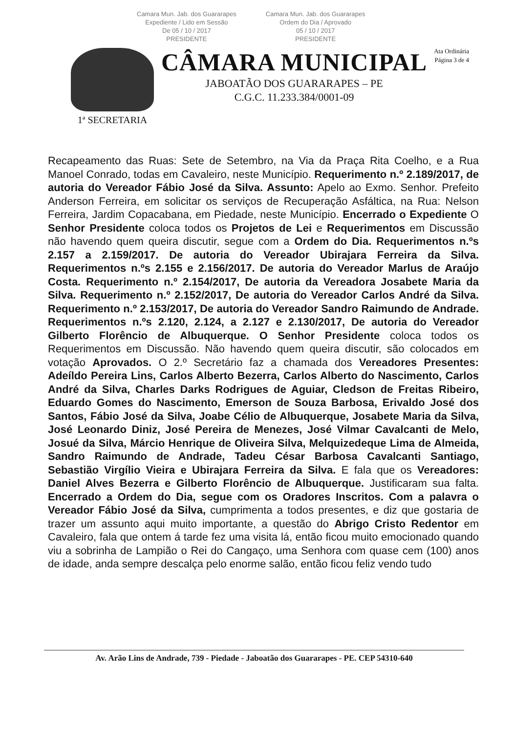Camara Mun. Jab. dos Guararapes
Expediente / Lido em Sessão
De 05 / 10 / 2017
PRESIDENTE
Camara Mun. Jab. dos Guararapes
Ordem do Dia / Aprovado
05 / 10 / 2017
PRESIDENTE
Ata Ordinária
Página 3 de 4
1ª SECRETARIA
CÂMARA MUNICIPAL
JABOATÃO DOS GUARARAPES – PE
C.G.C. 11.233.384/0001-09
Recapeamento das Ruas: Sete de Setembro, na Via da Praça Rita Coelho, e a Rua Manoel Conrado, todas em Cavaleiro, neste Município. Requerimento n.º 2.189/2017, de autoria do Vereador Fábio José da Silva. Assunto: Apelo ao Exmo. Senhor. Prefeito Anderson Ferreira, em solicitar os serviços de Recuperação Asfáltica, na Rua: Nelson Ferreira, Jardim Copacabana, em Piedade, neste Município. Encerrado o Expediente O Senhor Presidente coloca todos os Projetos de Lei e Requerimentos em Discussão não havendo quem queira discutir, segue com a Ordem do Dia. Requerimentos n.ºs 2.157 a 2.159/2017. De autoria do Vereador Ubirajara Ferreira da Silva. Requerimentos n.ºs 2.155 e 2.156/2017. De autoria do Vereador Marlus de Araújo Costa. Requerimento n.º 2.154/2017, De autoria da Vereadora Josabete Maria da Silva. Requerimento n.º 2.152/2017, De autoria do Vereador Carlos André da Silva. Requerimento n.º 2.153/2017, De autoria do Vereador Sandro Raimundo de Andrade. Requerimentos n.ºs 2.120, 2.124, a 2.127 e 2.130/2017, De autoria do Vereador Gilberto Florêncio de Albuquerque. O Senhor Presidente coloca todos os Requerimentos em Discussão. Não havendo quem queira discutir, são colocados em votação Aprovados. O 2.º Secretário faz a chamada dos Vereadores Presentes: Adeíldo Pereira Lins, Carlos Alberto Bezerra, Carlos Alberto do Nascimento, Carlos André da Silva, Charles Darks Rodrigues de Aguiar, Cledson de Freitas Ribeiro, Eduardo Gomes do Nascimento, Emerson de Souza Barbosa, Erivaldo José dos Santos, Fábio José da Silva, Joabe Célio de Albuquerque, Josabete Maria da Silva, José Leonardo Diniz, José Pereira de Menezes, José Vilmar Cavalcanti de Melo, Josué da Silva, Márcio Henrique de Oliveira Silva, Melquizedeque Lima de Almeida, Sandro Raimundo de Andrade, Tadeu César Barbosa Cavalcanti Santiago, Sebastião Virgílio Vieira e Ubirajara Ferreira da Silva. E fala que os Vereadores: Daniel Alves Bezerra e Gilberto Florêncio de Albuquerque. Justificaram sua falta. Encerrado a Ordem do Dia, segue com os Oradores Inscritos. Com a palavra o Vereador Fábio José da Silva, cumprimenta a todos presentes, e diz que gostaria de trazer um assunto aqui muito importante, a questão do Abrigo Cristo Redentor em Cavaleiro, fala que ontem á tarde fez uma visita lá, então ficou muito emocionado quando viu a sobrinha de Lampião o Rei do Cangaço, uma Senhora com quase cem (100) anos de idade, anda sempre descalça pelo enorme salão, então ficou feliz vendo tudo
Av. Arão Lins de Andrade, 739 - Piedade - Jaboatão dos Guararapes - PE. CEP 54310-640